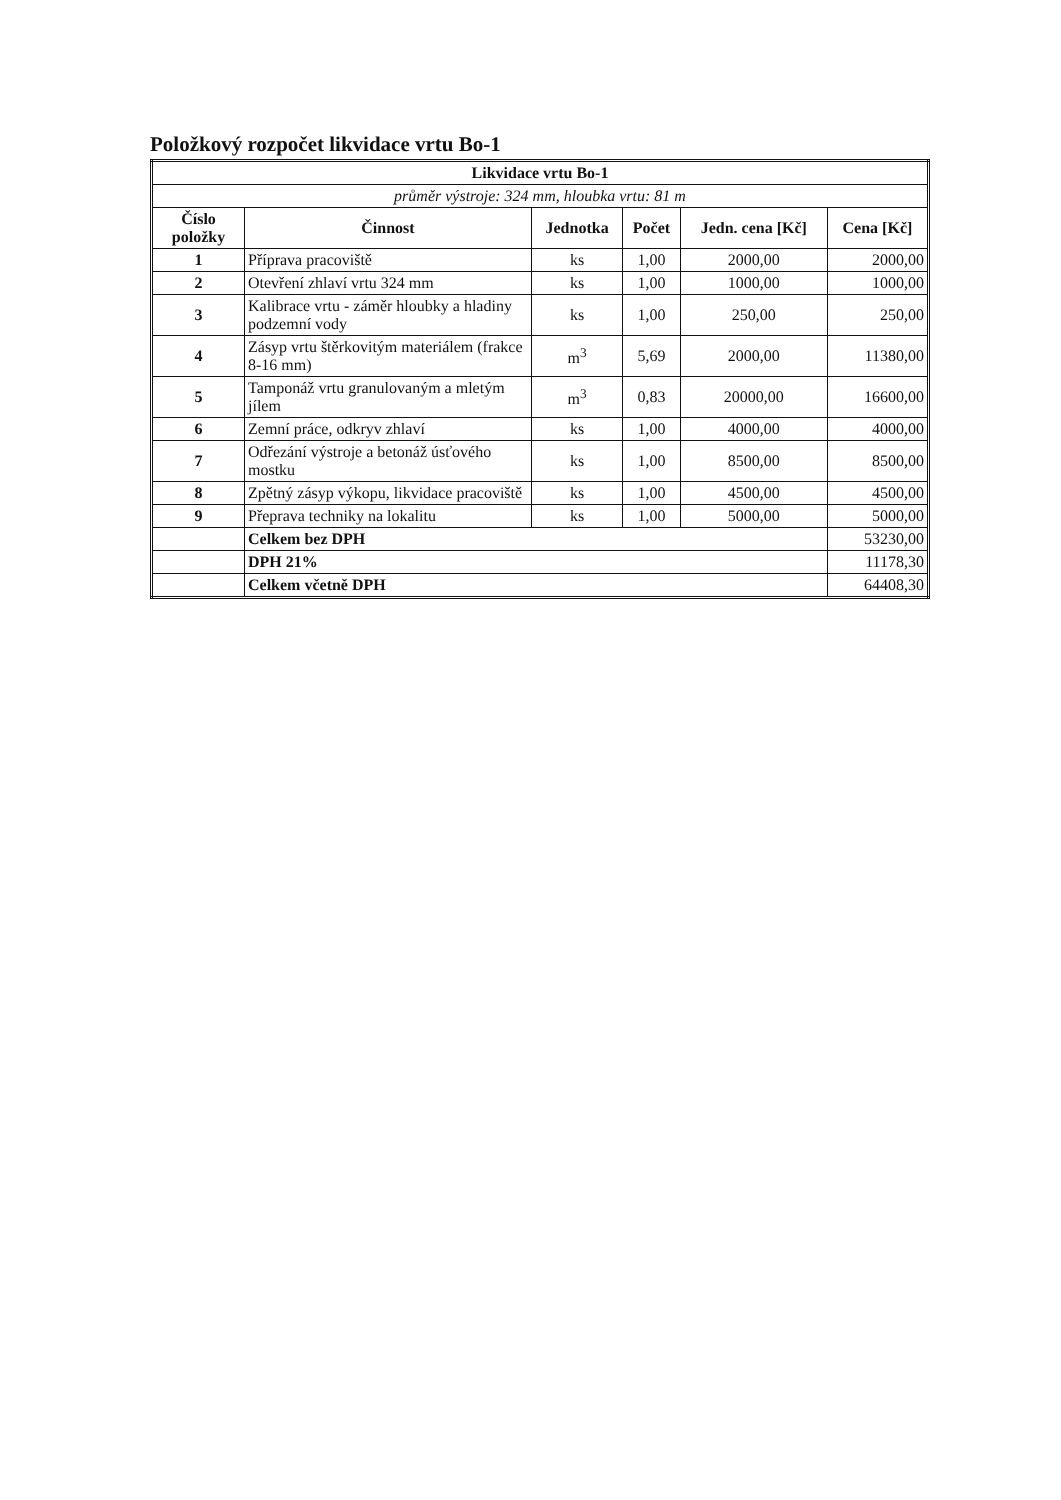Položkový rozpočet likvidace vrtu Bo-1
| Likvidace vrtu Bo-1 | | | | | |
| --- | --- | --- | --- | --- | --- |
| průměr výstroje: 324 mm, hloubka vrtu: 81 m | | | | | |
| Číslo položky | Činnost | Jednotka | Počet | Jedn. cena [Kč] | Cena [Kč] |
| 1 | Příprava pracoviště | ks | 1,00 | 2000,00 | 2000,00 |
| 2 | Otevření zhlaví vrtu 324 mm | ks | 1,00 | 1000,00 | 1000,00 |
| 3 | Kalibrace vrtu - záměr hloubky a hladiny podzemní vody | ks | 1,00 | 250,00 | 250,00 |
| 4 | Zásyp vrtu štěrkovitým materiálem (frakce 8-16 mm) | m<sup>3</sup> | 5,69 | 2000,00 | 11380,00 |
| 5 | Tamponáž vrtu granulovaným a mletým jílem | m<sup>3</sup> | 0,83 | 20000,00 | 16600,00 |
| 6 | Zemní práce, odkryv zhlaví | ks | 1,00 | 4000,00 | 4000,00 |
| 7 | Odřezání výstroje a betonáž úsťového mostku | ks | 1,00 | 8500,00 | 8500,00 |
| 8 | Zpětný zásyp výkopu, likvidace pracoviště | ks | 1,00 | 4500,00 | 4500,00 |
| 9 | Přeprava techniky na lokalitu | ks | 1,00 | 5000,00 | 5000,00 |
| | Celkem bez DPH | | | | 53230,00 |
| | DPH 21% | | | | 11178,30 |
| | Celkem včetně DPH | | | | 64408,30 |